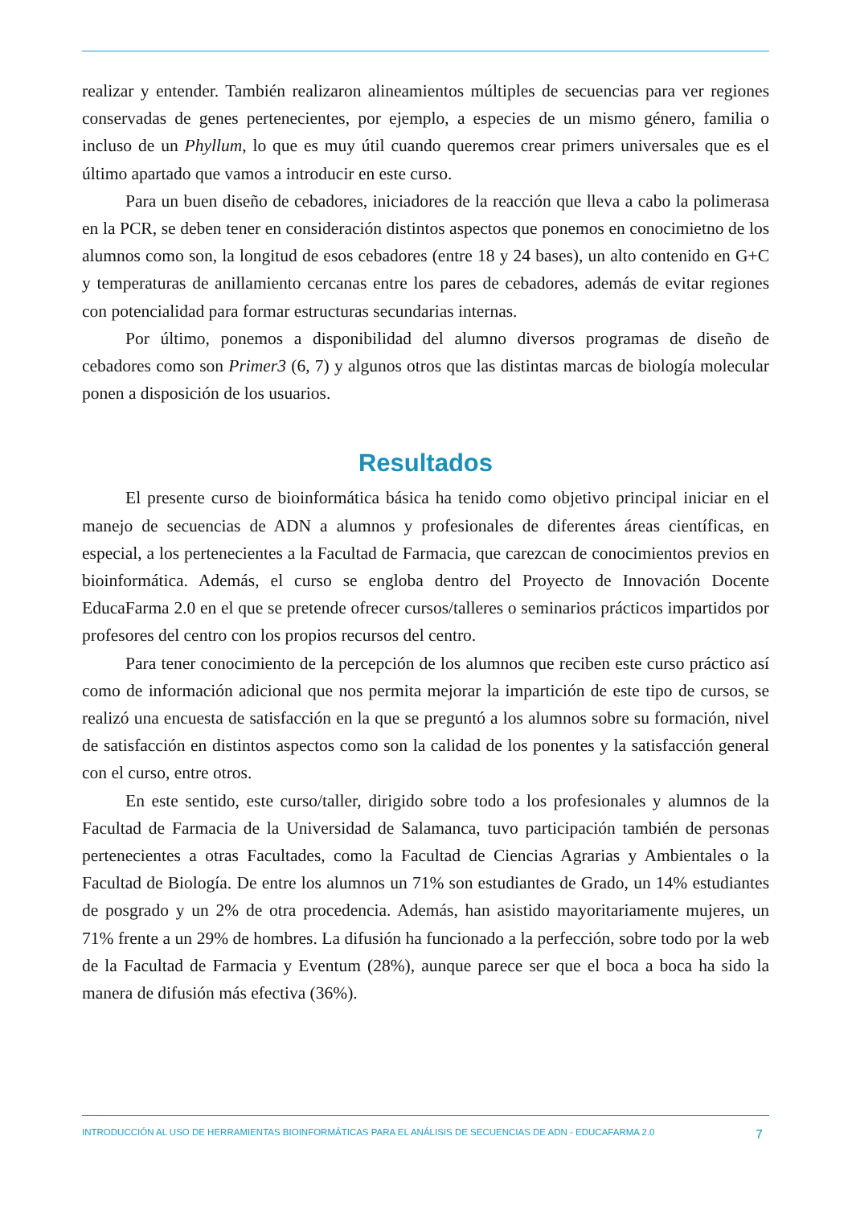realizar y entender. También realizaron alineamientos múltiples de secuencias para ver regiones conservadas de genes pertenecientes, por ejemplo, a especies de un mismo género, familia o incluso de un Phyllum, lo que es muy útil cuando queremos crear primers universales que es el último apartado que vamos a introducir en este curso.
Para un buen diseño de cebadores, iniciadores de la reacción que lleva a cabo la polimerasa en la PCR, se deben tener en consideración distintos aspectos que ponemos en conocimietno de los alumnos como son, la longitud de esos cebadores (entre 18 y 24 bases), un alto contenido en G+C y temperaturas de anillamiento cercanas entre los pares de cebadores, además de evitar regiones con potencialidad para formar estructuras secundarias internas.
Por último, ponemos a disponibilidad del alumno diversos programas de diseño de cebadores como son Primer3 (6, 7) y algunos otros que las distintas marcas de biología molecular ponen a disposición de los usuarios.
Resultados
El presente curso de bioinformática básica ha tenido como objetivo principal iniciar en el manejo de secuencias de ADN a alumnos y profesionales de diferentes áreas científicas, en especial, a los pertenecientes a la Facultad de Farmacia, que carezcan de conocimientos previos en bioinformática. Además, el curso se engloba dentro del Proyecto de Innovación Docente EducaFarma 2.0 en el que se pretende ofrecer cursos/talleres o seminarios prácticos impartidos por profesores del centro con los propios recursos del centro.
Para tener conocimiento de la percepción de los alumnos que reciben este curso práctico así como de información adicional que nos permita mejorar la impartición de este tipo de cursos, se realizó una encuesta de satisfacción en la que se preguntó a los alumnos sobre su formación, nivel de satisfacción en distintos aspectos como son la calidad de los ponentes y la satisfacción general con el curso, entre otros.
En este sentido, este curso/taller, dirigido sobre todo a los profesionales y alumnos de la Facultad de Farmacia de la Universidad de Salamanca, tuvo participación también de personas pertenecientes a otras Facultades, como la Facultad de Ciencias Agrarias y Ambientales o la Facultad de Biología. De entre los alumnos un 71% son estudiantes de Grado, un 14% estudiantes de posgrado y un 2% de otra procedencia. Además, han asistido mayoritariamente mujeres, un 71% frente a un 29% de hombres. La difusión ha funcionado a la perfección, sobre todo por la web de la Facultad de Farmacia y Eventum (28%), aunque parece ser que el boca a boca ha sido la manera de difusión más efectiva (36%).
INTRODUCCIÓN AL USO DE HERRAMIENTAS BIOINFORMÁTICAS PARA EL ANÁLISIS DE SECUENCIAS DE ADN - EDUCAFARMA 2.0 7